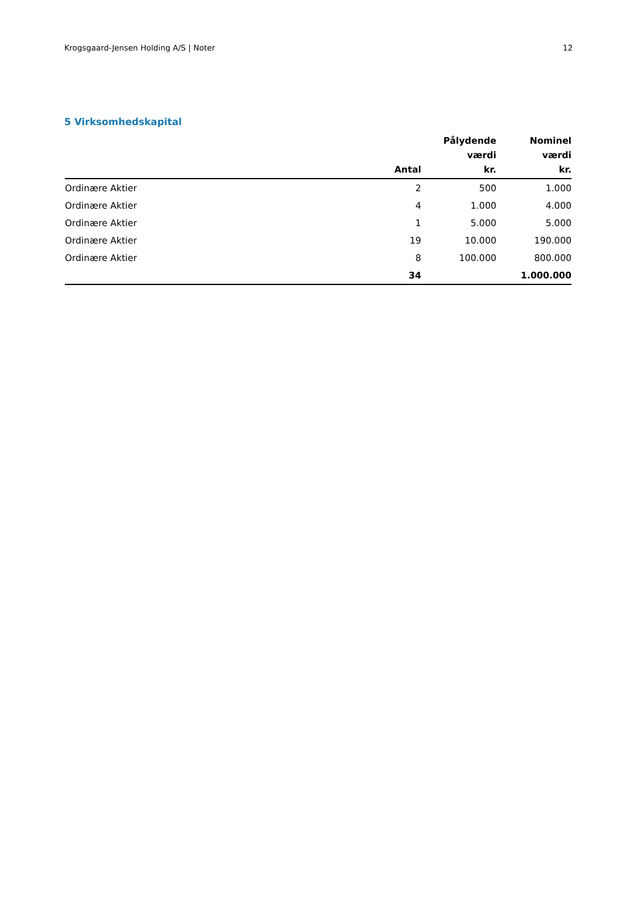Krogsgaard-Jensen Holding A/S | Noter 12
5 Virksomhedskapital
| | Antal | Pålydende værdi kr. | Nominel værdi kr. |
| --- | --- | --- | --- |
| Ordinære Aktier | 2 | 500 | 1.000 |
| Ordinære Aktier | 4 | 1.000 | 4.000 |
| Ordinære Aktier | 1 | 5.000 | 5.000 |
| Ordinære Aktier | 19 | 10.000 | 190.000 |
| Ordinære Aktier | 8 | 100.000 | 800.000 |
| | 34 | | 1.000.000 |